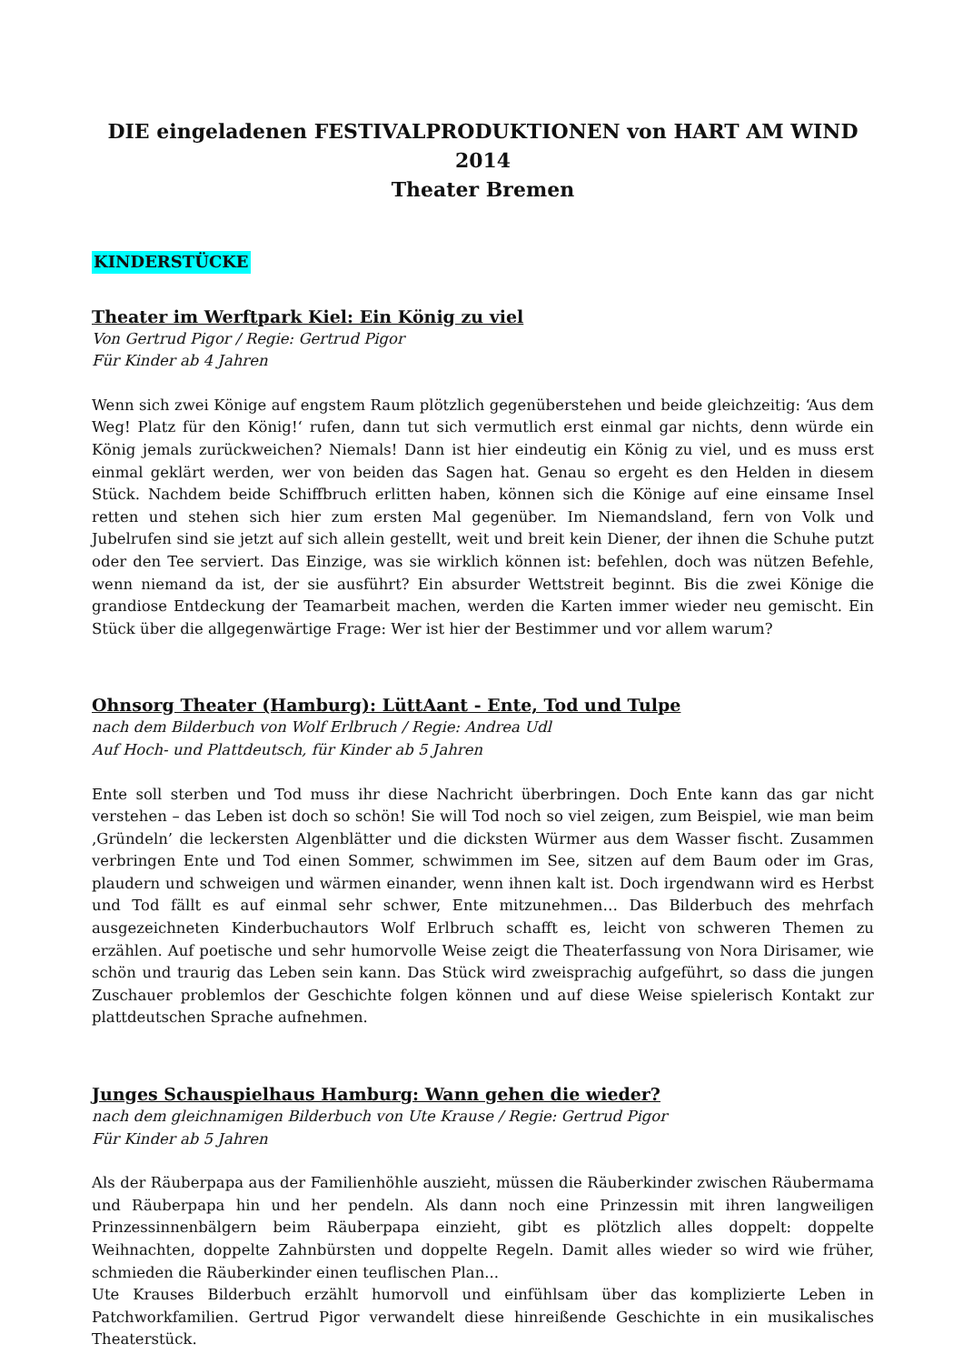DIE eingeladenen FESTIVALPRODUKTIONEN von HART AM WIND 2014
Theater Bremen
KINDERSTÜCKE
Theater im Werftpark Kiel: Ein König zu viel
Von Gertrud Pigor / Regie: Gertrud Pigor
Für Kinder ab 4 Jahren
Wenn sich zwei Könige auf engstem Raum plötzlich gegenüberstehen und beide gleichzeitig: ‘Aus dem Weg! Platz für den König!‘ rufen, dann tut sich vermutlich erst einmal gar nichts, denn würde ein König jemals zurückweichen? Niemals! Dann ist hier eindeutig ein König zu viel, und es muss erst einmal geklärt werden, wer von beiden das Sagen hat. Genau so ergeht es den Helden in diesem Stück. Nachdem beide Schiffbruch erlitten haben, können sich die Könige auf eine einsame Insel retten und stehen sich hier zum ersten Mal gegenüber. Im Niemandsland, fern von Volk und Jubelrufen sind sie jetzt auf sich allein gestellt, weit und breit kein Diener, der ihnen die Schuhe putzt oder den Tee serviert. Das Einzige, was sie wirklich können ist: befehlen, doch was nützen Befehle, wenn niemand da ist, der sie ausführt? Ein absurder Wettstreit beginnt. Bis die zwei Könige die grandiose Entdeckung der Teamarbeit machen, werden die Karten immer wieder neu gemischt. Ein Stück über die allgegenwärtige Frage: Wer ist hier der Bestimmer und vor allem warum?
Ohnsorg Theater (Hamburg): LüttAant - Ente, Tod und Tulpe
nach dem Bilderbuch von Wolf Erlbruch / Regie: Andrea Udl
Auf Hoch- und Plattdeutsch, für Kinder ab 5 Jahren
Ente soll sterben und Tod muss ihr diese Nachricht überbringen. Doch Ente kann das gar nicht verstehen – das Leben ist doch so schön! Sie will Tod noch so viel zeigen, zum Beispiel, wie man beim ‚Gründeln’ die leckersten Algenblätter und die dicksten Würmer aus dem Wasser fischt. Zusammen verbringen Ente und Tod einen Sommer, schwimmen im See, sitzen auf dem Baum oder im Gras, plaudern und schweigen und wärmen einander, wenn ihnen kalt ist. Doch irgendwann wird es Herbst und Tod fällt es auf einmal sehr schwer, Ente mitzunehmen… Das Bilderbuch des mehrfach ausgezeichneten Kinderbuchautors Wolf Erlbruch schafft es, leicht von schweren Themen zu erzählen. Auf poetische und sehr humorvolle Weise zeigt die Theaterfassung von Nora Dirisamer, wie schön und traurig das Leben sein kann. Das Stück wird zweisprachig aufgeführt, so dass die jungen Zuschauer problemlos der Geschichte folgen können und auf diese Weise spielerisch Kontakt zur plattdeutschen Sprache aufnehmen.
Junges Schauspielhaus Hamburg: Wann gehen die wieder?
nach dem gleichnamigen Bilderbuch von Ute Krause / Regie: Gertrud Pigor
Für Kinder ab 5 Jahren
Als der Räuberpapa aus der Familienhöhle auszieht, müssen die Räuberkinder zwischen Räubermama und Räuberpapa hin und her pendeln. Als dann noch eine Prinzessin mit ihren langweiligen Prinzessinnenbälgern beim Räuberpapa einzieht, gibt es plötzlich alles doppelt: doppelte Weihnachten, doppelte Zahnbürsten und doppelte Regeln. Damit alles wieder so wird wie früher, schmieden die Räuberkinder einen teuflischen Plan...
Ute Krauses Bilderbuch erzählt humorvoll und einfühlsam über das komplizierte Leben in Patchworkfamilien. Gertrud Pigor verwandelt diese hinreißende Geschichte in ein musikalisches Theaterstück.